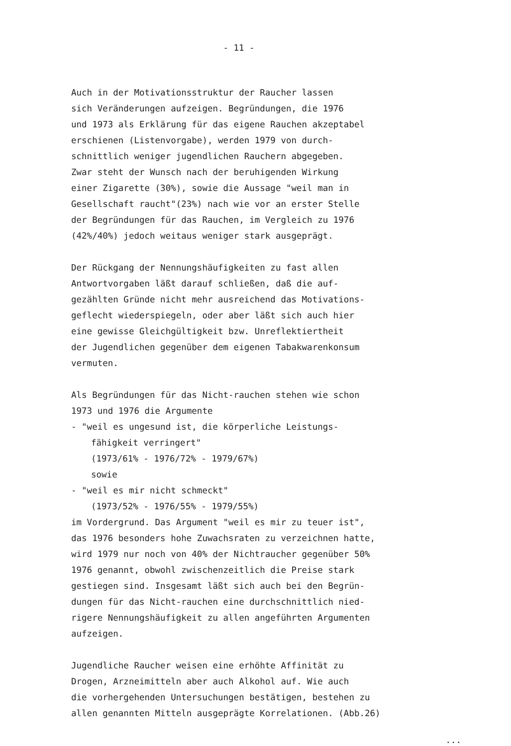- 11 -
Auch in der Motivationsstruktur der Raucher lassen
sich Veränderungen aufzeigen. Begründungen, die 1976
und 1973 als Erklärung für das eigene Rauchen akzeptabel
erschienen (Listenvorgabe), werden 1979 von durch-
schnittlich weniger jugendlichen Rauchern abgegeben.
Zwar steht der Wunsch nach der beruhigenden Wirkung
einer Zigarette (30%), sowie die Aussage "weil man in
Gesellschaft raucht"(23%) nach wie vor an erster Stelle
der Begründungen für das Rauchen, im Vergleich zu 1976
(42%/40%) jedoch weitaus weniger stark ausgeprägt.
Der Rückgang der Nennungshäufigkeiten zu fast allen
Antwortvorgaben läßt darauf schließen, daß die auf-
gezählten Gründe nicht mehr ausreichend das Motivations-
geflecht wiederspiegeln, oder aber läßt sich auch hier
eine gewisse Gleichgültigkeit bzw. Unreflektiertheit
der Jugendlichen gegenüber dem eigenen Tabakwarenkonsum
vermuten.
Als Begründungen für das Nicht-rauchen stehen wie schon
1973 und 1976 die Argumente
- "weil es ungesund ist, die körperliche Leistungs-
fähigkeit verringert"
(1973/61% - 1976/72% - 1979/67%)
sowie
- "weil es mir nicht schmeckt"
(1973/52% - 1976/55% - 1979/55%)
im Vordergrund. Das Argument "weil es mir zu teuer ist",
das 1976 besonders hohe Zuwachsraten zu verzeichnen hatte,
wird 1979 nur noch von 40% der Nichtraucher gegenüber 50%
1976 genannt, obwohl zwischenzeitlich die Preise stark
gestiegen sind. Insgesamt läßt sich auch bei den Begrün-
dungen für das Nicht-rauchen eine durchschnittlich nied-
rigere Nennungshäufigkeit zu allen angeführten Argumenten
aufzeigen.
Jugendliche Raucher weisen eine erhöhte Affinität zu
Drogen, Arzneimitteln aber auch Alkohol auf. Wie auch
die vorhergehenden Untersuchungen bestätigen, bestehen zu
allen genannten Mitteln ausgeprägte Korrelationen. (Abb.26)
...